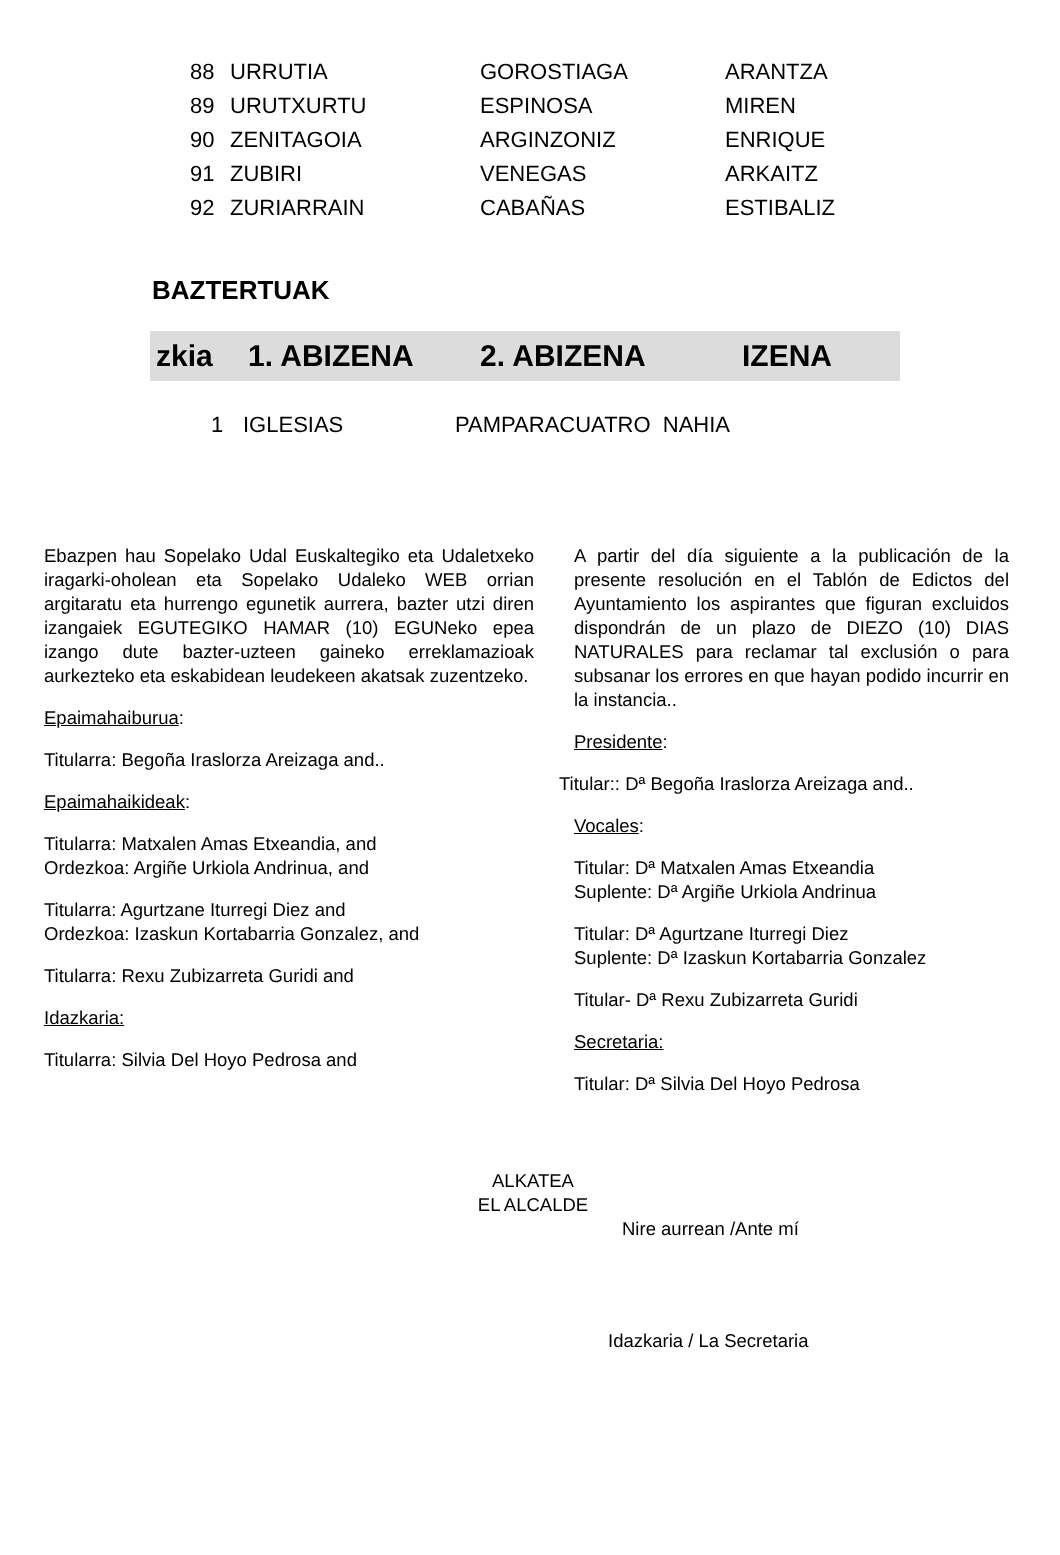| 88 | URRUTIA | GOROSTIAGA | ARANTZA |
| 89 | URUTXURTU | ESPINOSA | MIREN |
| 90 | ZENITAGOIA | ARGINZONIZ | ENRIQUE |
| 91 | ZUBIRI | VENEGAS | ARKAITZ |
| 92 | ZURIARRAIN | CABAÑAS | ESTIBALIZ |
BAZTERTUAK
| zkia | 1. ABIZENA | 2. ABIZENA | IZENA |
| --- | --- | --- | --- |
| 1 | IGLESIAS | PAMPARACUATRO NAHIA |
Ebazpen hau Sopelako Udal Euskaltegiko eta Udaletxeko iragarki-oholean eta Sopelako Udaleko WEB orrian argitaratu eta hurrengo egunetik aurrera, bazter utzi diren izangaiek EGUTEGIKO HAMAR (10) EGUNeko epea izango dute bazter-uzteen gaineko erreklamazioak aurkezteko eta eskabidean leudekeen akatsak zuzentzeko.
Epaimahaiburua:
Titularra: Begoña Iraslorza Areizaga and..
Epaimahaikideak:
Titularra: Matxalen Amas Etxeandia, and
Ordezkoa: Argiñe Urkiola Andrinua, and
Titularra: Agurtzane Iturregi Diez and
Ordezkoa: Izaskun Kortabarria Gonzalez, and
Titularra: Rexu Zubizarreta Guridi and
Idazkaria:
Titularra: Silvia Del Hoyo Pedrosa and
A partir del día siguiente a la publicación de la presente resolución en el Tablón de Edictos del Ayuntamiento los aspirantes que figuran excluidos dispondrán de un plazo de DIEZO (10) DIAS NATURALES para reclamar tal exclusión o para subsanar los errores en que hayan podido incurrir en la instancia..
Presidente:
Titular:: Dª Begoña Iraslorza Areizaga and..
Vocales:
Titular: Dª Matxalen Amas Etxeandia
Suplente: Dª Argiñe Urkiola Andrinua
Titular: Dª Agurtzane Iturregi Diez
Suplente: Dª Izaskun Kortabarria Gonzalez
Titular- Dª Rexu Zubizarreta Guridi
Secretaria:
Titular: Dª Silvia Del Hoyo Pedrosa
ALKATEA
EL ALCALDE
Nire aurrean /Ante mí
Idazkaria / La Secretaria